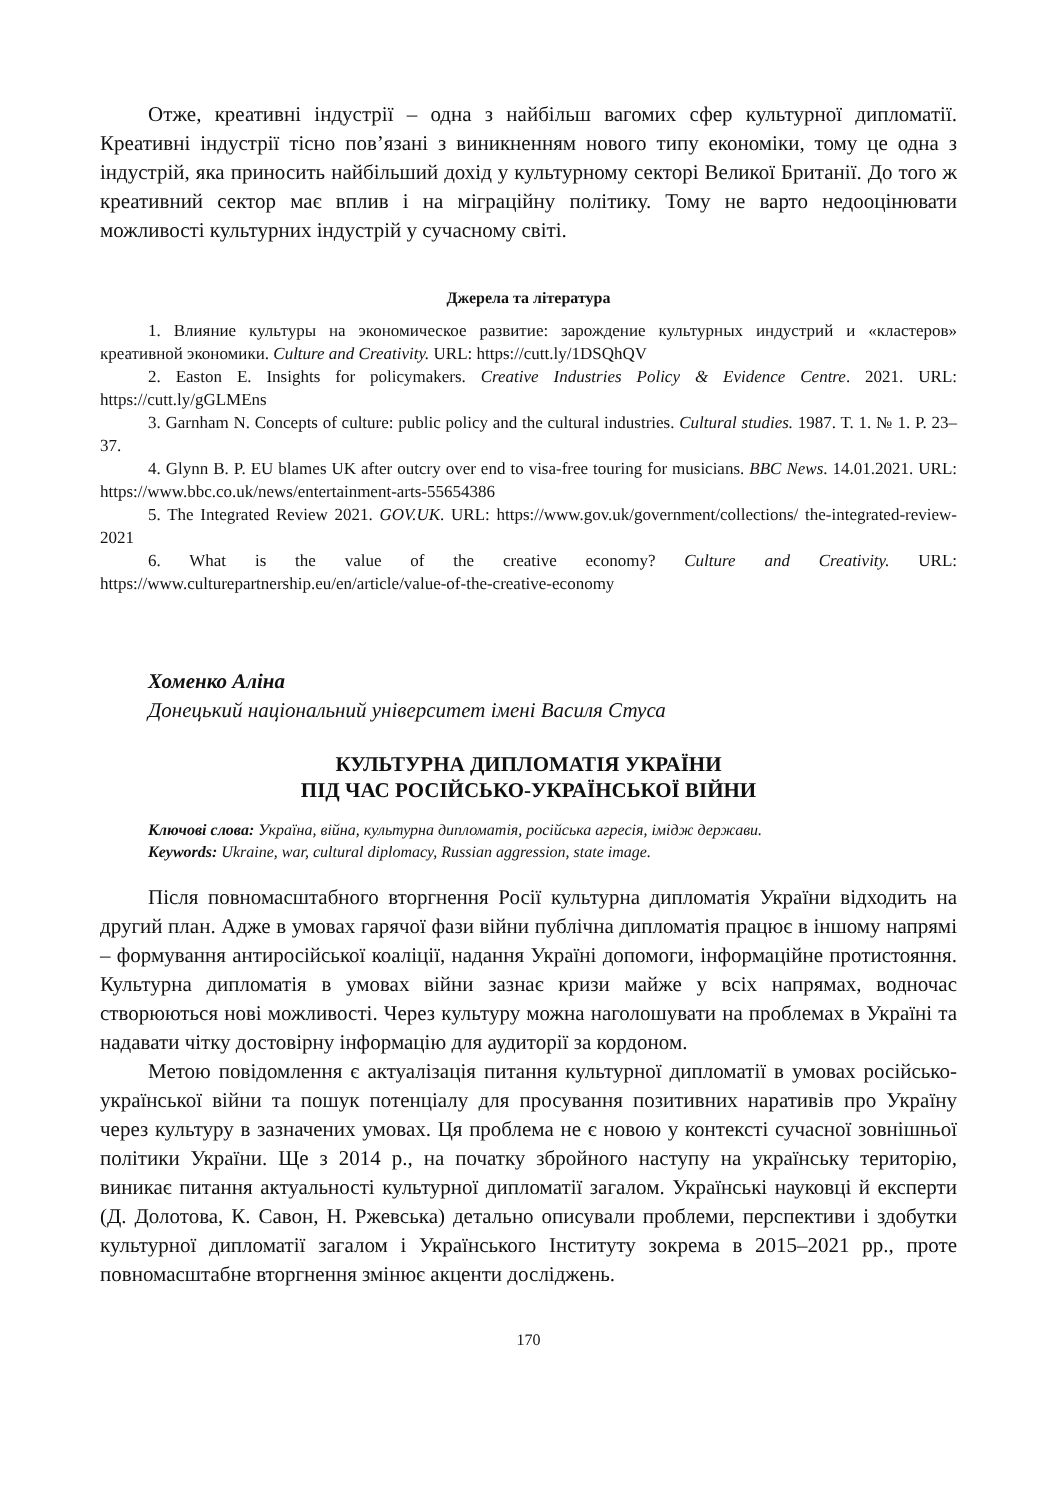Отже, креативні індустрії – одна з найбільш вагомих сфер культурної дипломатії. Креативні індустрії тісно пов’язані з виникненням нового типу економіки, тому це одна з індустрій, яка приносить найбільший дохід у культурному секторі Великої Британії. До того ж креативний сектор має вплив і на міграційну політику. Тому не варто недооцінювати можливості культурних індустрій у сучасному світі.
Джерела та література
1. Влияние культуры на экономическое развитие: зарождение культурных индустрий и «кластеров» креативной экономики. Culture and Creativity. URL: https://cutt.ly/1DSQhQV
2. Easton E. Insights for policymakers. Creative Industries Policy & Evidence Centre. 2021. URL: https://cutt.ly/gGLMEns
3. Garnham N. Concepts of culture: public policy and the cultural industries. Cultural studies. 1987. T. 1. № 1. P. 23–37.
4. Glynn B. P. EU blames UK after outcry over end to visa-free touring for musicians. BBC News. 14.01.2021. URL: https://www.bbc.co.uk/news/entertainment-arts-55654386
5. The Integrated Review 2021. GOV.UK. URL: https://www.gov.uk/government/collections/ the-integrated-review-2021
6. What is the value of the creative economy? Culture and Creativity. URL: https://www.culturepartnership.eu/en/article/value-of-the-creative-economy
Хоменко Аліна
Донецький національний університет імені Василя Стуса
КУЛЬТУРНА ДИПЛОМАТІЯ УКРАЇНИ
ПІД ЧАС РОСІЙСЬКО-УКРАЇНСЬКОЇ ВІЙНИ
Ключові слова: Україна, війна, культурна дипломатія, російська агресія, імідж держави.
Keywords: Ukraine, war, cultural diplomacy, Russian aggression, state image.
Після повномасштабного вторгнення Росії культурна дипломатія України відходить на другий план. Адже в умовах гарячої фази війни публічна дипломатія працює в іншому напрямі – формування антиросійської коаліції, надання Україні допомоги, інформаційне протистояння. Культурна дипломатія в умовах війни зазнає кризи майже у всіх напрямах, водночас створюються нові можливості. Через культуру можна наголошувати на проблемах в Україні та надавати чітку достовірну інформацію для аудиторії за кордоном.
Метою повідомлення є актуалізація питання культурної дипломатії в умовах російсько-української війни та пошук потенціалу для просування позитивних наративів про Україну через культуру в зазначених умовах. Ця проблема не є новою у контексті сучасної зовнішньої політики України. Ще з 2014 р., на початку збройного наступу на українську територію, виникає питання актуальності культурної дипломатії загалом. Українські науковці й експерти (Д. Долотова, К. Савон, Н. Ржевська) детально описували проблеми, перспективи і здобутки культурної дипломатії загалом і Українського Інституту зокрема в 2015–2021 рр., проте повномасштабне вторгнення змінює акценти досліджень.
170